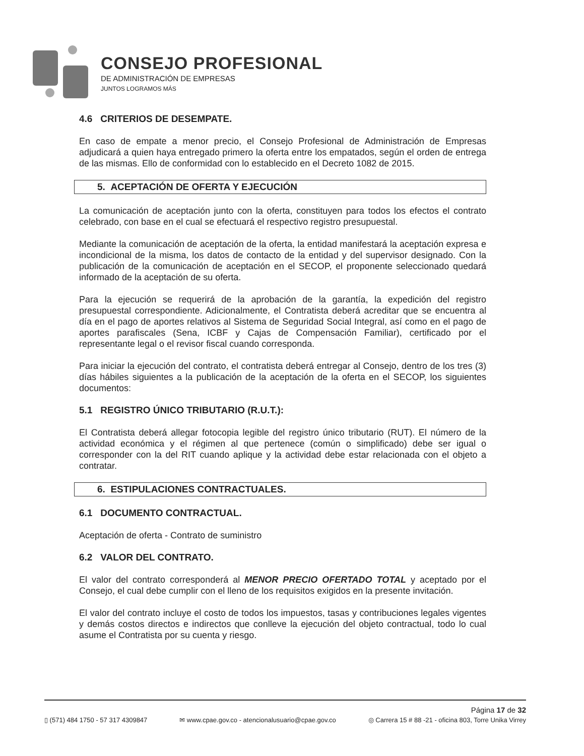CONSEJO PROFESIONAL
DE ADMINISTRACIÓN DE EMPRESAS
JUNTOS LOGRAMOS MÁS
4.6 CRITERIOS DE DESEMPATE.
En caso de empate a menor precio, el Consejo Profesional de Administración de Empresas adjudicará a quien haya entregado primero la oferta entre los empatados, según el orden de entrega de las mismas. Ello de conformidad con lo establecido en el Decreto 1082 de 2015.
5. ACEPTACIÓN DE OFERTA Y EJECUCIÓN
La comunicación de aceptación junto con la oferta, constituyen para todos los efectos el contrato celebrado, con base en el cual se efectuará el respectivo registro presupuestal.
Mediante la comunicación de aceptación de la oferta, la entidad manifestará la aceptación expresa e incondicional de la misma, los datos de contacto de la entidad y del supervisor designado. Con la publicación de la comunicación de aceptación en el SECOP, el proponente seleccionado quedará informado de la aceptación de su oferta.
Para la ejecución se requerirá de la aprobación de la garantía, la expedición del registro presupuestal correspondiente. Adicionalmente, el Contratista deberá acreditar que se encuentra al día en el pago de aportes relativos al Sistema de Seguridad Social Integral, así como en el pago de aportes parafiscales (Sena, ICBF y Cajas de Compensación Familiar), certificado por el representante legal o el revisor fiscal cuando corresponda.
Para iniciar la ejecución del contrato, el contratista deberá entregar al Consejo, dentro de los tres (3) días hábiles siguientes a la publicación de la aceptación de la oferta en el SECOP, los siguientes documentos:
5.1 REGISTRO ÚNICO TRIBUTARIO (R.U.T.):
El Contratista deberá allegar fotocopia legible del registro único tributario (RUT). El número de la actividad económica y el régimen al que pertenece (común o simplificado) debe ser igual o corresponder con la del RIT cuando aplique y la actividad debe estar relacionada con el objeto a contratar.
6. ESTIPULACIONES CONTRACTUALES.
6.1 DOCUMENTO CONTRACTUAL.
Aceptación de oferta - Contrato de suministro
6.2 VALOR DEL CONTRATO.
El valor del contrato corresponderá al MENOR PRECIO OFERTADO TOTAL y aceptado por el Consejo, el cual debe cumplir con el lleno de los requisitos exigidos en la presente invitación.
El valor del contrato incluye el costo de todos los impuestos, tasas y contribuciones legales vigentes y demás costos directos e indirectos que conlleve la ejecución del objeto contractual, todo lo cual asume el Contratista por su cuenta y riesgo.
Página 17 de 32
▯ (571) 484 1750 - 57 317 4309847 ✉ www.cpae.gov.co - atencionalusuario@cpae.gov.co ◎ Carrera 15 # 88 -21 - oficina 803, Torre Unika Virrey